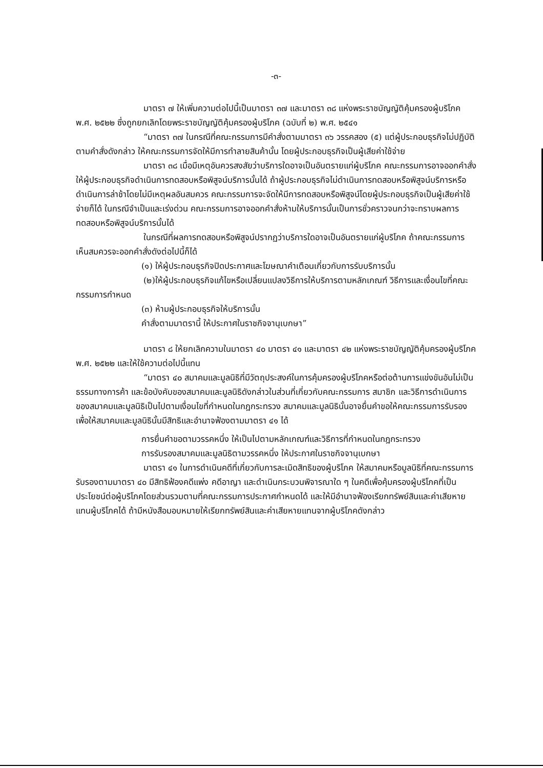-๓-
มาตรา ๗ ให้เพิ่มความต่อไปนี้เป็นมาตรา ๓๗ และมาตรา ๓๘ แห่งพระราชบัญญัติคุ้มครองผู้บริโภค พ.ศ. ๒๕๒๒ ซึ่งถูกยกเลิกโดยพระราชบัญญัติคุ้มครองผู้บริโภค (ฉบับที่ ๒) พ.ศ. ๒๕๔๑
“มาตรา ๓๗ ในกรณีที่คณะกรรมการมีคำสั่งตามมาตรา ๓๖ วรรคสอง (๕) แต่ผู้ประกอบธุรกิจไม่ปฏิบัติตามคำสั่งดังกล่าว ให้คณะกรรมการจัดให้มีการทำลายสินค้านั้น โดยผู้ประกอบธุรกิจเป็นผู้เสียค่าใช้จ่าย
มาตรา ๓๘ เมื่อมีเหตุอันควรสงสัยว่าบริการใดอาจเป็นอันตรายแก่ผู้บริโภค คณะกรรมการอาจออกคำสั่งให้ผู้ประกอบธุรกิจดำเนินการทดสอบหรือพิสูจน์บริการนั้นได้ ถ้าผู้ประกอบธุรกิจไม่ดำเนินการทดสอบหรือพิสูจน์บริการหรือดำเนินการล่าช้าโดยไม่มีเหตุผลอันสมควร คณะกรรมการจะจัดให้มีการทดสอบหรือพิสูจน์โดยผู้ประกอบธุรกิจเป็นผู้เสียค่าใช้จ่ายก็ได้ ในกรณีจำเป็นและเร่งด่วน คณะกรรมการอาจออกคำสั่งห้ามให้บริการนั้นเป็นการชั่วคราวจนกว่าจะทราบผลการทดสอบหรือพิสูจน์บริการนั้นได้
ในกรณีที่ผลการทดสอบหรือพิสูจน์ปรากฏว่าบริการใดอาจเป็นอันตรายแก่ผู้บริโภค ถ้าคณะกรรมการเห็นสมควรจะออกคำสั่งดังต่อไปนี้ก็ได้
(๑) ให้ผู้ประกอบธุรกิจปิดประกาศและโฆษณาคำเตือนเกี่ยวกับการรับบริการนั้น
(๒)ให้ผู้ประกอบธุรกิจแก้ไขหรือเปลี่ยนแปลงวิธีการให้บริการตามหลักเกณฑ์ วิธีการและเงื่อนไขที่คณะกรรมการกำหนด
(๓) ห้ามผู้ประกอบธุรกิจให้บริการนั้น
คำสั่งตามมาตรานี้ ให้ประกาศในราชกิจจานุเบกษา”
มาตรา ๘ ให้ยกเลิกความในมาตรา ๔๐ มาตรา ๔๑ และมาตรา ๔๒ แห่งพระราชบัญญัติคุ้มครองผู้บริโภค พ.ศ. ๒๕๒๒ และให้ใช้ความต่อไปนี้แทน
“มาตรา ๔๐ สมาคมและมูลนิธิที่มีวัตถุประสงค์ในการคุ้มครองผู้บริโภคหรือต่อต้านการแข่งขันอันไม่เป็นธรรมทางการค้า และข้อบังคับของสมาคมและมูลนิธิดังกล่าวในส่วนที่เกี่ยวกับคณะกรรมการ สมาชิก และวิธีการดำเนินการของสมาคมและมูลนิธิเป็นไปตามเงื่อนไขที่กำหนดในกฎกระทรวง สมาคมและมูลนิธินั้นอาจยื่นคำขอให้คณะกรรมการรับรองเพื่อให้สมาคมและมูลนิธินั้นมีสิทธิและอำนาจฟ้องตามมาตรา ๔๑ ได้
การยื่นคำขอตามวรรคหนึ่ง ให้เป็นไปตามหลักเกณฑ์และวิธีการที่กำหนดในกฎกระทรวง
การรับรองสมาคมและมูลนิธิตามวรรคหนึ่ง ให้ประกาศในราชกิจจานุเบกษา
มาตรา ๔๑ ในการดำเนินคดีที่เกี่ยวกับการละเมิดสิทธิของผู้บริโภค ให้สมาคมหรือมูลนิธิที่คณะกรรมการรับรองตามมาตรา ๔๐ มีสิทธิฟ้องคดีแพ่ง คดีอาญา และดำเนินกระบวนพิจารณาใด ๆ ในคดีเพื่อคุ้มครองผู้บริโภคที่เป็นประโยชน์ต่อผู้บริโภคโดยส่วนรวมตามที่คณะกรรมการประกาศกำหนดได้ และให้มีอำนาจฟ้องเรียกทรัพย์สินและค่าเสียหายแทนผู้บริโภคได้ ถ้ามีหนังสือมอบหมายให้เรียกทรัพย์สินและค่าเสียหายแทนจากผู้บริโภคดังกล่าว